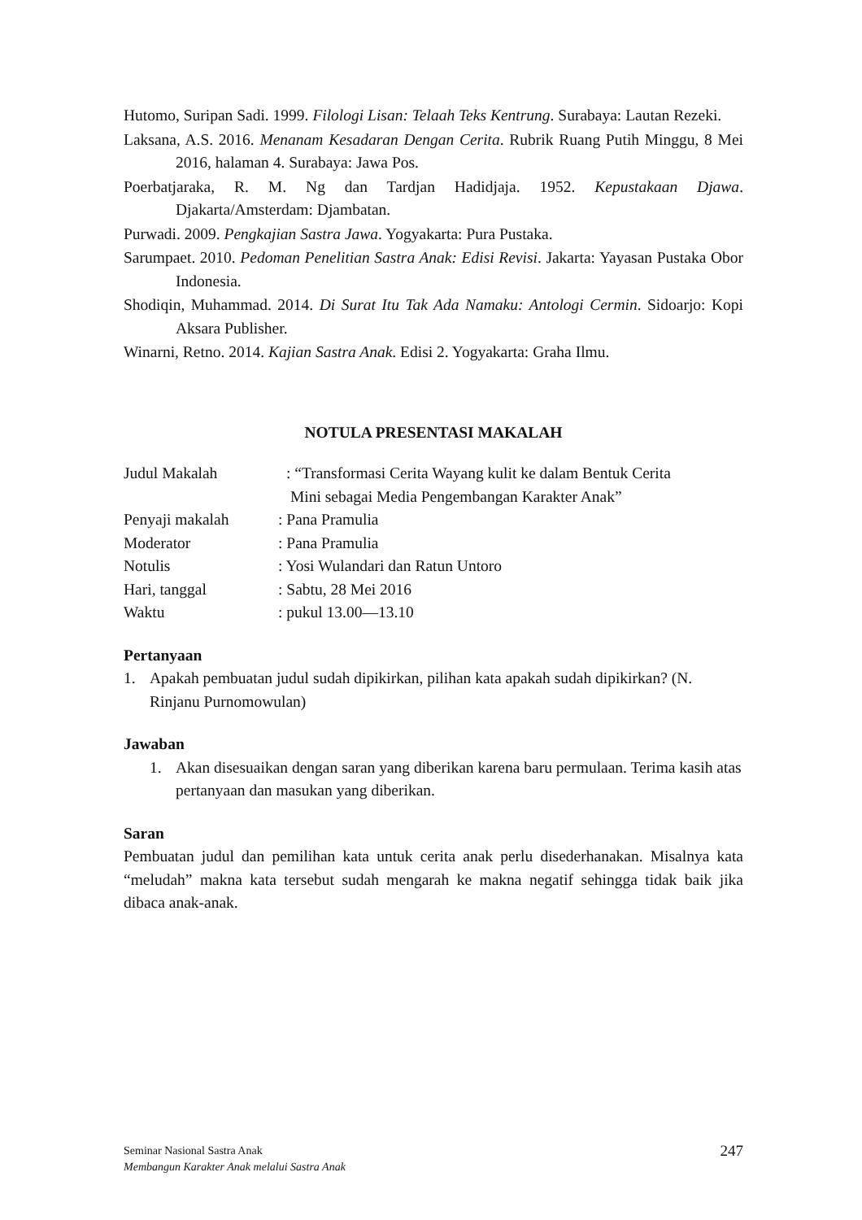Hutomo, Suripan Sadi. 1999. Filologi Lisan: Telaah Teks Kentrung. Surabaya: Lautan Rezeki.
Laksana, A.S. 2016. Menanam Kesadaran Dengan Cerita. Rubrik Ruang Putih Minggu, 8 Mei 2016, halaman 4. Surabaya: Jawa Pos.
Poerbatjaraka, R. M. Ng dan Tardjan Hadidjaja. 1952. Kepustakaan Djawa. Djakarta/Amsterdam: Djambatan.
Purwadi. 2009. Pengkajian Sastra Jawa. Yogyakarta: Pura Pustaka.
Sarumpaet. 2010. Pedoman Penelitian Sastra Anak: Edisi Revisi. Jakarta: Yayasan Pustaka Obor Indonesia.
Shodiqin, Muhammad. 2014. Di Surat Itu Tak Ada Namaku: Antologi Cermin. Sidoarjo: Kopi Aksara Publisher.
Winarni, Retno. 2014. Kajian Sastra Anak. Edisi 2. Yogyakarta: Graha Ilmu.
NOTULA PRESENTASI MAKALAH
Judul Makalah : “Transformasi Cerita Wayang kulit ke dalam Bentuk Cerita
Mini sebagai Media Pengembangan Karakter Anak”
Penyaji makalah : Pana Pramulia
Moderator : Pana Pramulia
Notulis : Yosi Wulandari dan Ratun Untoro
Hari, tanggal : Sabtu, 28 Mei 2016
Waktu : pukul 13.00—13.10
Pertanyaan
1. Apakah pembuatan judul sudah dipikirkan, pilihan kata apakah sudah dipikirkan? (N. Rinjanu Purnomowulan)
Jawaban
1. Akan disesuaikan dengan saran yang diberikan karena baru permulaan. Terima kasih atas pertanyaan dan masukan yang diberikan.
Saran
Pembuatan judul dan pemilihan kata untuk cerita anak perlu disederhanakan. Misalnya kata “meludah” makna kata tersebut sudah mengarah ke makna negatif sehingga tidak baik jika dibaca anak-anak.
Seminar Nasional Sastra Anak
Membangun Karakter Anak melalui Sastra Anak
247